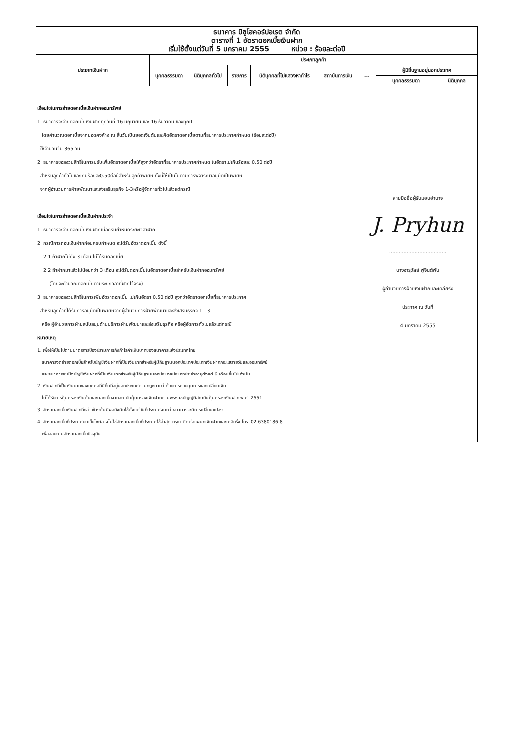| ธนาคาร มิซูโฮคอร์ปอเรต จำกัด ตารางที่ 1 อัตราดอกเบี้ยเงินฝาก เริ่มใช้ตั้งแต่วันที่ 5 มกราคม 2555 หน่วย : ร้อยละต่อปี | | | | | | | | |
| ประเภทเงินฝาก | ประเภทลูกค้า | | | | | | | |
| | บุคคลธรรมดา | นิติบุคคลทั่วไป | ราชการ | นิติบุคคลที่ไม่แสวงหากำไร | สถาบันการเงิน | ... | ผู้มีถิ่นฐานอยู่นอกประเทศ | |
| | | | | | | | บุคคลธรรมดา | นิติบุคคล |
| เงื่อนไขในการจ่ายดอกเบี้ยเงินฝากออมทรัพย์ 1. ธนาคารจะจ่ายดอกเบี้ยเงินฝากทุกวันที่ 16 มิถุนายน และ 16 ธันวาคม ของทุกปี โดยคำนวณดอกเบี้ยจากยอดคงค้าง ณ สิ้นวันเป็นยอดเงินต้นและคิดอัตราดอกเบี้ยตามที่ธนาคารประกาศกำหนด (ร้อยละต่อปี) ใช้จำนวนวัน 365 วัน 2. ธนาคารขอสงวนสิทธิ์ในการปรับเพิ่มอัตราดอกเบี้ยให้สูงกว่าอัตราที่ธนาคารประกาศกำหนด ในอัตราไม่เกินร้อยละ 0.50 ต่อปี สำหรับลูกค้าทั่วไปและเกินร้อยละ0.50ต่อปีสำหรับลูกค้าพิเศษ ทั้งนี้ให้เป็นไปตามการพิจารณาอนุมัติเป็นพิเศษ จากผู้อำนวยการฝ่ายพัฒนาและส่งเสริมธุรกิจ 1-3หรือผู้จัดการทั่วไปแล้วแต่กรณี เงื่อนไขในการจ่ายดอกเบี้ยเงินฝากประจำ 1. ธนาคารจะจ่ายดอกเบี้ยเงินฝากเมื่อครบกำหนดระยะเวลาฝาก 2. กรณีการถอนเงินฝากก่อนครบกำหนด จะได้รับอัตราดอกเบี้ย ดังนี้ 2.1 ถ้าฝากไม่ถึง 3 เดือน ไม่ได้รับดอกเบี้ย 2.2 ถ้าฝากมาแล้วไม่น้อยกว่า 3 เดือน จะได้รับดอกเบี้ยในอัตราดอกเบี้ยสำหรับเงินฝากออมทรัพย์ (โดยจะคำนวณดอกเบี้ยตามระยะเวลาที่ฝากไว้จริง) 3. ธนาคารขอสงวนสิทธิ์ในการเพิ่มอัตราดอกเบี้ย ไม่เกินอัตรา 0.50 ต่อปี สูงกว่าอัตราดอกเบี้ยที่ธนาคารประกาศ สำหรับลูกค้าที่ได้รับการอนุมัติเป็นพิเศษจากผู้อำนวยการฝ่ายพัฒนาและส่งเสริมธุรกิจ 1 - 3 หรือ ผู้อำนวยการฝ่ายสนับสนุนด้านบริการฝ่ายพัฒนาและส่งเสริมธุรกิจ หรือผู้จัดการทั่วไปแล้วแต่กรณี หมายเหตุ 1. เพื่อให้เป็นไปตามมาตรการป้องปรามการเก็งกำไรค่าเงินบาทของธนาคารแห่งประเทศไทย ธนาคารงดจ่ายดอกเบี้ยสำหรับบัญชีเงินฝากที่เป็นเงินบาทสำหรับผู้มีถิ่นฐานนอกประเทศประเภทเงินฝากกระแสรายวันและออมทรัพย์ และธนาคารจะเปิดบัญชีเงินฝากที่เป็นเงินบาทสำหรับผู้มีถิ่นฐานนอกประเทศประเภทประจำอายุตั้งแต่ 6 เดือนขึ้นไปเท่านั้น 2. เงินฝากที่เป็นเงินบาทของบุคคลที่มีถิ่นที่อยู่นอกประเทศตามกฎหมายว่าด้วยการควบคุมการแลกเปลี่ยนเงิน ไม่ได้รับการคุ้มครองเงินต้นและดอกเบี้ยจากสถาบันคุ้มครองเงินฝากตามพระราชบัญญัติสถาบันคุ้มครองเงินฝาก พ.ศ. 2551 3. อัตราดอกเบี้ยเงินฝากที่กล่าวข้างต้นมีผลบังคับใช้ตั้งแต่วันที่ประกาศจนกว่าธนาคารจะมีการเปลี่ยนแปลง 4. อัตราดอกเบี้ยที่ประกาศบนเว็บไซต์อาจไม่ใช่อัตราดอกเบี้ยที่ประกาศใช้ล่าสุด กรุณาติดต่อแผนกเงินฝากและเคลียริ่ง โทร. 02-6380186-8 เพื่อสอบถามอัตราดอกเบี้ยปัจจุบัน | | | | | | ลายมือชื่อผู้รับมอบอำนาจ J. Pryhun .................................... นางจารุวัลย์ ฟูจินต์พัน ผู้อำนวยการฝ่ายเงินฝากและเคลียริ่ง ประกาศ ณ วันที่ 4 มกราคม 2555 | | |